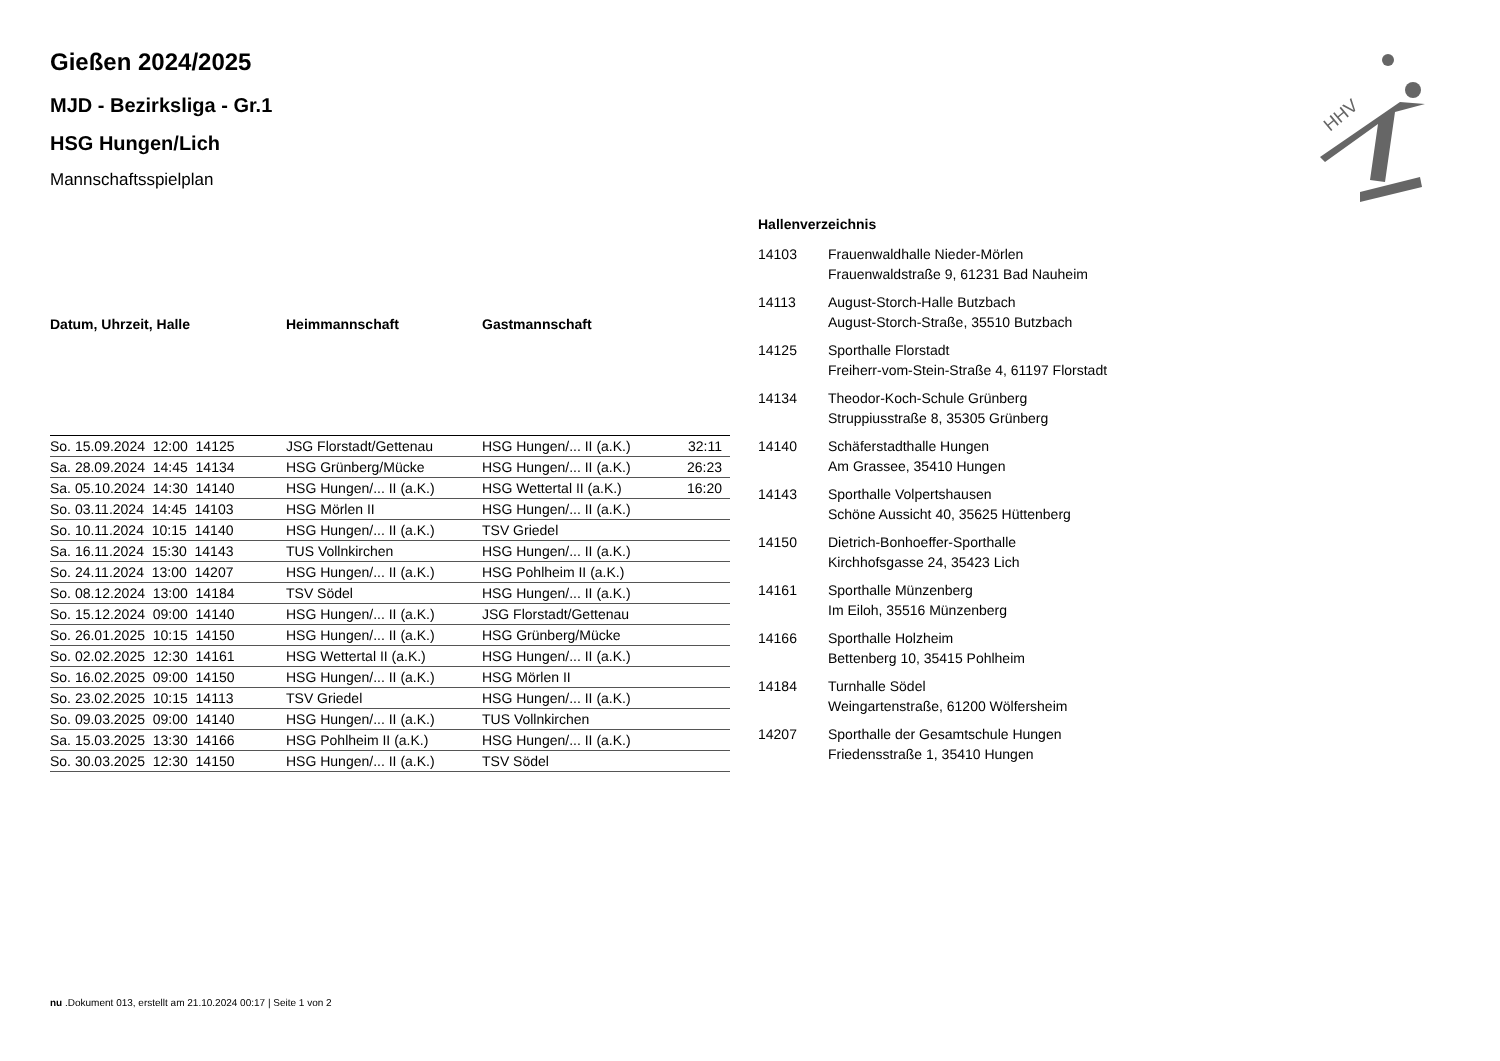HHV
Gießen 2024/2025
MJD - Bezirksliga - Gr.1
HSG Hungen/Lich
Mannschaftsspielplan
| Datum, Uhrzeit, Halle | Heimmannschaft | Gastmannschaft | |
| --- | --- | --- | --- |
| So. 15.09.2024 12:00 14125 | JSG Florstadt/Gettenau | HSG Hungen/... II (a.K.) | 32:11 |
| Sa. 28.09.2024 14:45 14134 | HSG Grünberg/Mücke | HSG Hungen/... II (a.K.) | 26:23 |
| Sa. 05.10.2024 14:30 14140 | HSG Hungen/... II (a.K.) | HSG Wettertal II (a.K.) | 16:20 |
| So. 03.11.2024 14:45 14103 | HSG Mörlen II | HSG Hungen/... II (a.K.) | |
| So. 10.11.2024 10:15 14140 | HSG Hungen/... II (a.K.) | TSV Griedel | |
| Sa. 16.11.2024 15:30 14143 | TUS Vollnkirchen | HSG Hungen/... II (a.K.) | |
| So. 24.11.2024 13:00 14207 | HSG Hungen/... II (a.K.) | HSG Pohlheim II (a.K.) | |
| So. 08.12.2024 13:00 14184 | TSV Södel | HSG Hungen/... II (a.K.) | |
| So. 15.12.2024 09:00 14140 | HSG Hungen/... II (a.K.) | JSG Florstadt/Gettenau | |
| So. 26.01.2025 10:15 14150 | HSG Hungen/... II (a.K.) | HSG Grünberg/Mücke | |
| So. 02.02.2025 12:30 14161 | HSG Wettertal II (a.K.) | HSG Hungen/... II (a.K.) | |
| So. 16.02.2025 09:00 14150 | HSG Hungen/... II (a.K.) | HSG Mörlen II | |
| So. 23.02.2025 10:15 14113 | TSV Griedel | HSG Hungen/... II (a.K.) | |
| So. 09.03.2025 09:00 14140 | HSG Hungen/... II (a.K.) | TUS Vollnkirchen | |
| Sa. 15.03.2025 13:30 14166 | HSG Pohlheim II (a.K.) | HSG Hungen/... II (a.K.) | |
| So. 30.03.2025 12:30 14150 | HSG Hungen/... II (a.K.) | TSV Södel | |
Hallenverzeichnis
| 14103 | Frauenwaldhalle Nieder-Mörlen Frauenwaldstraße 9, 61231 Bad Nauheim |
| 14113 | August-Storch-Halle Butzbach August-Storch-Straße, 35510 Butzbach |
| 14125 | Sporthalle Florstadt Freiherr-vom-Stein-Straße 4, 61197 Florstadt |
| 14134 | Theodor-Koch-Schule Grünberg Struppiusstraße 8, 35305 Grünberg |
| 14140 | Schäferstadthalle Hungen Am Grassee, 35410 Hungen |
| 14143 | Sporthalle Volpertshausen Schöne Aussicht 40, 35625 Hüttenberg |
| 14150 | Dietrich-Bonhoeffer-Sporthalle Kirchhofsgasse 24, 35423 Lich |
| 14161 | Sporthalle Münzenberg Im Eiloh, 35516 Münzenberg |
| 14166 | Sporthalle Holzheim Bettenberg 10, 35415 Pohlheim |
| 14184 | Turnhalle Södel Weingartenstraße, 61200 Wölfersheim |
| 14207 | Sporthalle der Gesamtschule Hungen Friedensstraße 1, 35410 Hungen |
nu .Dokument 013, erstellt am 21.10.2024 00:17 | Seite 1 von 2